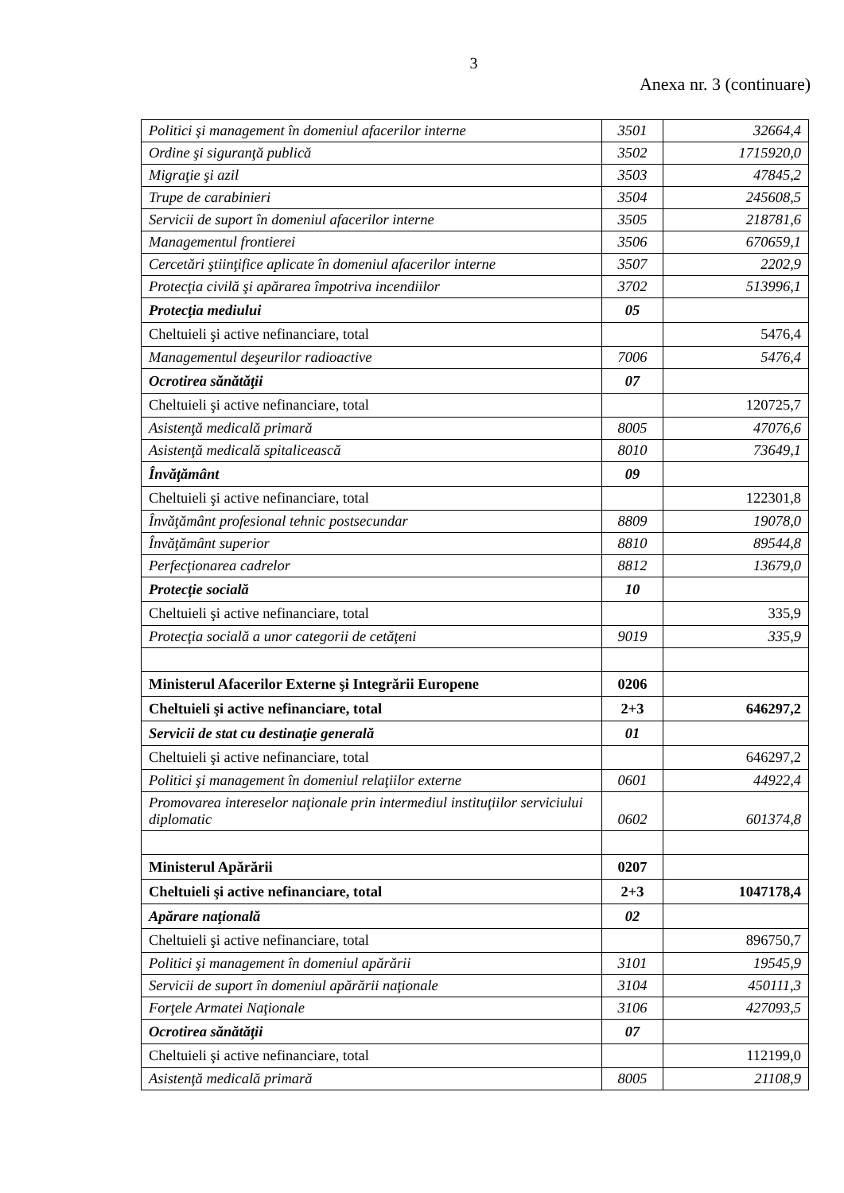3
Anexa nr. 3 (continuare)
| Politici şi management în domeniul afacerilor interne | 3501 | 32664,4 |
| Ordine şi siguranţă publică | 3502 | 1715920,0 |
| Migraţie şi azil | 3503 | 47845,2 |
| Trupe de carabinieri | 3504 | 245608,5 |
| Servicii de suport în domeniul afacerilor interne | 3505 | 218781,6 |
| Managementul frontierei | 3506 | 670659,1 |
| Cercetări ştiinţifice aplicate în domeniul afacerilor interne | 3507 | 2202,9 |
| Protecţia civilă şi apărarea împotriva incendiilor | 3702 | 513996,1 |
| Protecţia mediului | 05 | |
| Cheltuieli şi active nefinanciare, total | | 5476,4 |
| Managementul deşeurilor radioactive | 7006 | 5476,4 |
| Ocrotirea sănătăţii | 07 | |
| Cheltuieli şi active nefinanciare, total | | 120725,7 |
| Asistenţă medicală primară | 8005 | 47076,6 |
| Asistenţă medicală spitalicească | 8010 | 73649,1 |
| Învăţământ | 09 | |
| Cheltuieli şi active nefinanciare, total | | 122301,8 |
| Învăţământ profesional tehnic postsecundar | 8809 | 19078,0 |
| Învăţământ superior | 8810 | 89544,8 |
| Perfecţionarea cadrelor | 8812 | 13679,0 |
| Protecţie socială | 10 | |
| Cheltuieli şi active nefinanciare, total | | 335,9 |
| Protecţia socială a unor categorii de cetăţeni | 9019 | 335,9 |
| Ministerul Afacerilor Externe şi Integrării Europene | 0206 | |
| Cheltuieli şi active nefinanciare, total | 2+3 | 646297,2 |
| Servicii de stat cu destinaţie generală | 01 | |
| Cheltuieli şi active nefinanciare, total | | 646297,2 |
| Politici şi management în domeniul relaţiilor externe | 0601 | 44922,4 |
| Promovarea intereselor naţionale prin intermediul instituţiilor serviciului diplomatic | 0602 | 601374,8 |
| Ministerul Apărării | 0207 | |
| Cheltuieli şi active nefinanciare, total | 2+3 | 1047178,4 |
| Apărare naţională | 02 | |
| Cheltuieli şi active nefinanciare, total | | 896750,7 |
| Politici şi management în domeniul apărării | 3101 | 19545,9 |
| Servicii de suport în domeniul apărării naţionale | 3104 | 450111,3 |
| Forţele Armatei Naţionale | 3106 | 427093,5 |
| Ocrotirea sănătăţii | 07 | |
| Cheltuieli şi active nefinanciare, total | | 112199,0 |
| Asistenţă medicală primară | 8005 | 21108,9 |